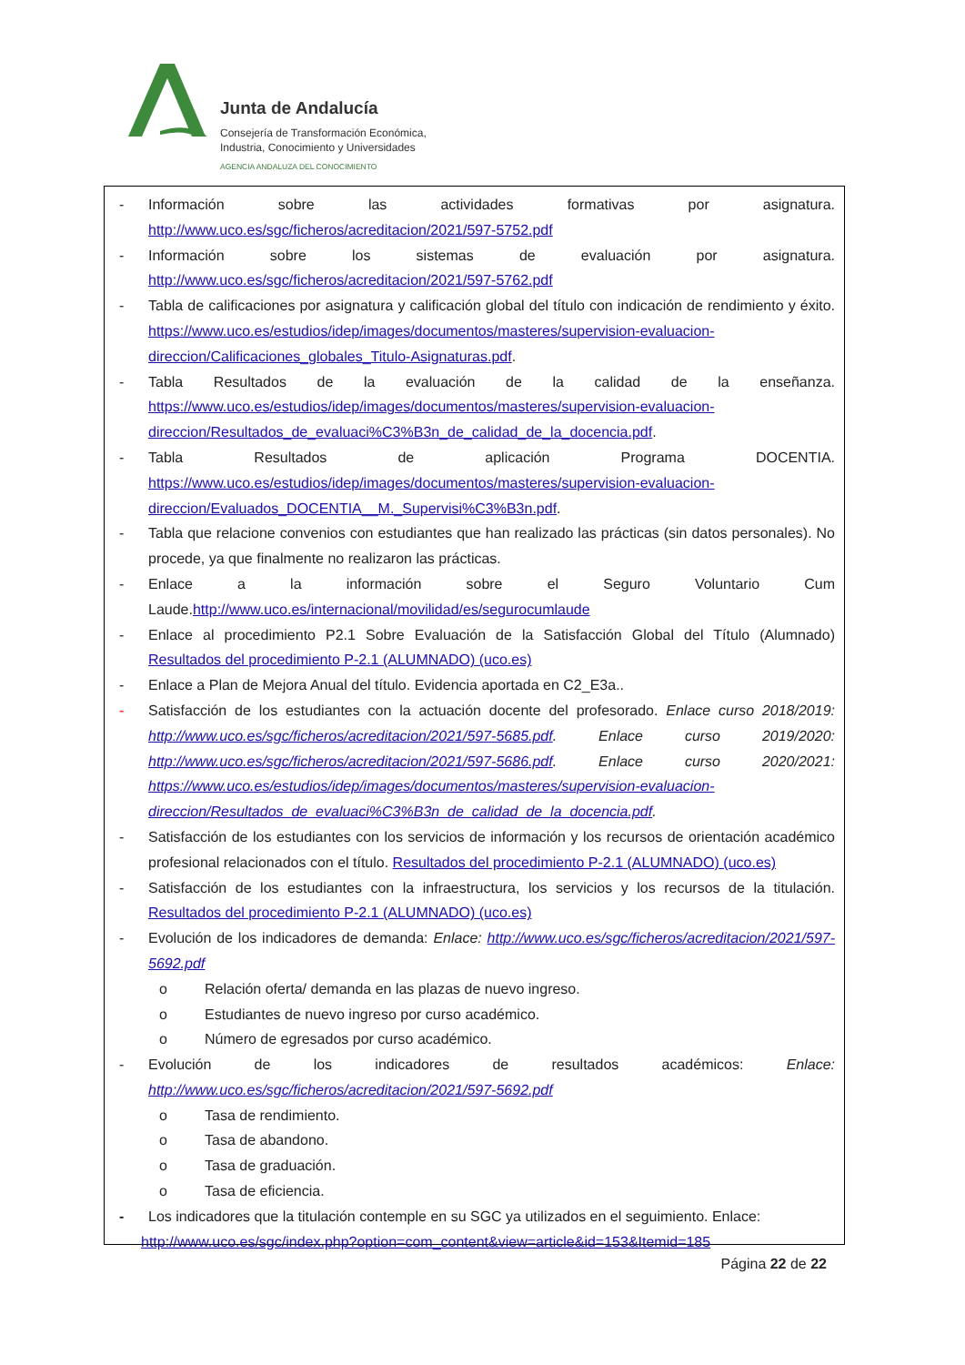Junta de Andalucía
Consejería de Transformación Económica,
Industria, Conocimiento y Universidades
AGENCIA ANDALUZA DEL CONOCIMIENTO
- Información sobre las actividades formativas por asignatura. http://www.uco.es/sgc/ficheros/acreditacion/2021/597-5752.pdf
- Información sobre los sistemas de evaluación por asignatura. http://www.uco.es/sgc/ficheros/acreditacion/2021/597-5762.pdf
- Tabla de calificaciones por asignatura y calificación global del título con indicación de rendimiento y éxito. https://www.uco.es/estudios/idep/images/documentos/masteres/supervision-evaluacion-direccion/Calificaciones_globales_Titulo-Asignaturas.pdf.
- Tabla Resultados de la evaluación de la calidad de la enseñanza. https://www.uco.es/estudios/idep/images/documentos/masteres/supervision-evaluacion-direccion/Resultados_de_evaluaci%C3%B3n_de_calidad_de_la_docencia.pdf.
- Tabla Resultados de aplicación Programa DOCENTIA. https://www.uco.es/estudios/idep/images/documentos/masteres/supervision-evaluacion-direccion/Evaluados_DOCENTIA__M._Supervisi%C3%B3n.pdf.
- Tabla que relacione convenios con estudiantes que han realizado las prácticas (sin datos personales). No procede, ya que finalmente no realizaron las prácticas.
- Enlace a la información sobre el Seguro Voluntario Cum Laude.http://www.uco.es/internacional/movilidad/es/segurocumlaude
- Enlace al procedimiento P2.1 Sobre Evaluación de la Satisfacción Global del Título (Alumnado) Resultados del procedimiento P-2.1 (ALUMNADO) (uco.es)
- Enlace a Plan de Mejora Anual del título. Evidencia aportada en C2_E3a..
- Satisfacción de los estudiantes con la actuación docente del profesorado. Enlace curso 2018/2019: http://www.uco.es/sgc/ficheros/acreditacion/2021/597-5685.pdf. Enlace curso 2019/2020: http://www.uco.es/sgc/ficheros/acreditacion/2021/597-5686.pdf. Enlace curso 2020/2021: https://www.uco.es/estudios/idep/images/documentos/masteres/supervision-evaluacion-direccion/Resultados_de_evaluaci%C3%B3n_de_calidad_de_la_docencia.pdf.
- Satisfacción de los estudiantes con los servicios de información y los recursos de orientación académico profesional relacionados con el título. Resultados del procedimiento P-2.1 (ALUMNADO) (uco.es)
- Satisfacción de los estudiantes con la infraestructura, los servicios y los recursos de la titulación. Resultados del procedimiento P-2.1 (ALUMNADO) (uco.es)
- Evolución de los indicadores de demanda: Enlace: http://www.uco.es/sgc/ficheros/acreditacion/2021/597-5692.pdf
o Relación oferta/ demanda en las plazas de nuevo ingreso.
o Estudiantes de nuevo ingreso por curso académico.
o Número de egresados por curso académico.
- Evolución de los indicadores de resultados académicos: Enlace: http://www.uco.es/sgc/ficheros/acreditacion/2021/597-5692.pdf
o Tasa de rendimiento.
o Tasa de abandono.
o Tasa de graduación.
o Tasa de eficiencia.
- Los indicadores que la titulación contemple en su SGC ya utilizados en el seguimiento. Enlace:
http://www.uco.es/sgc/index.php?option=com_content&view=article&id=153&Itemid=185
Página 22 de 22